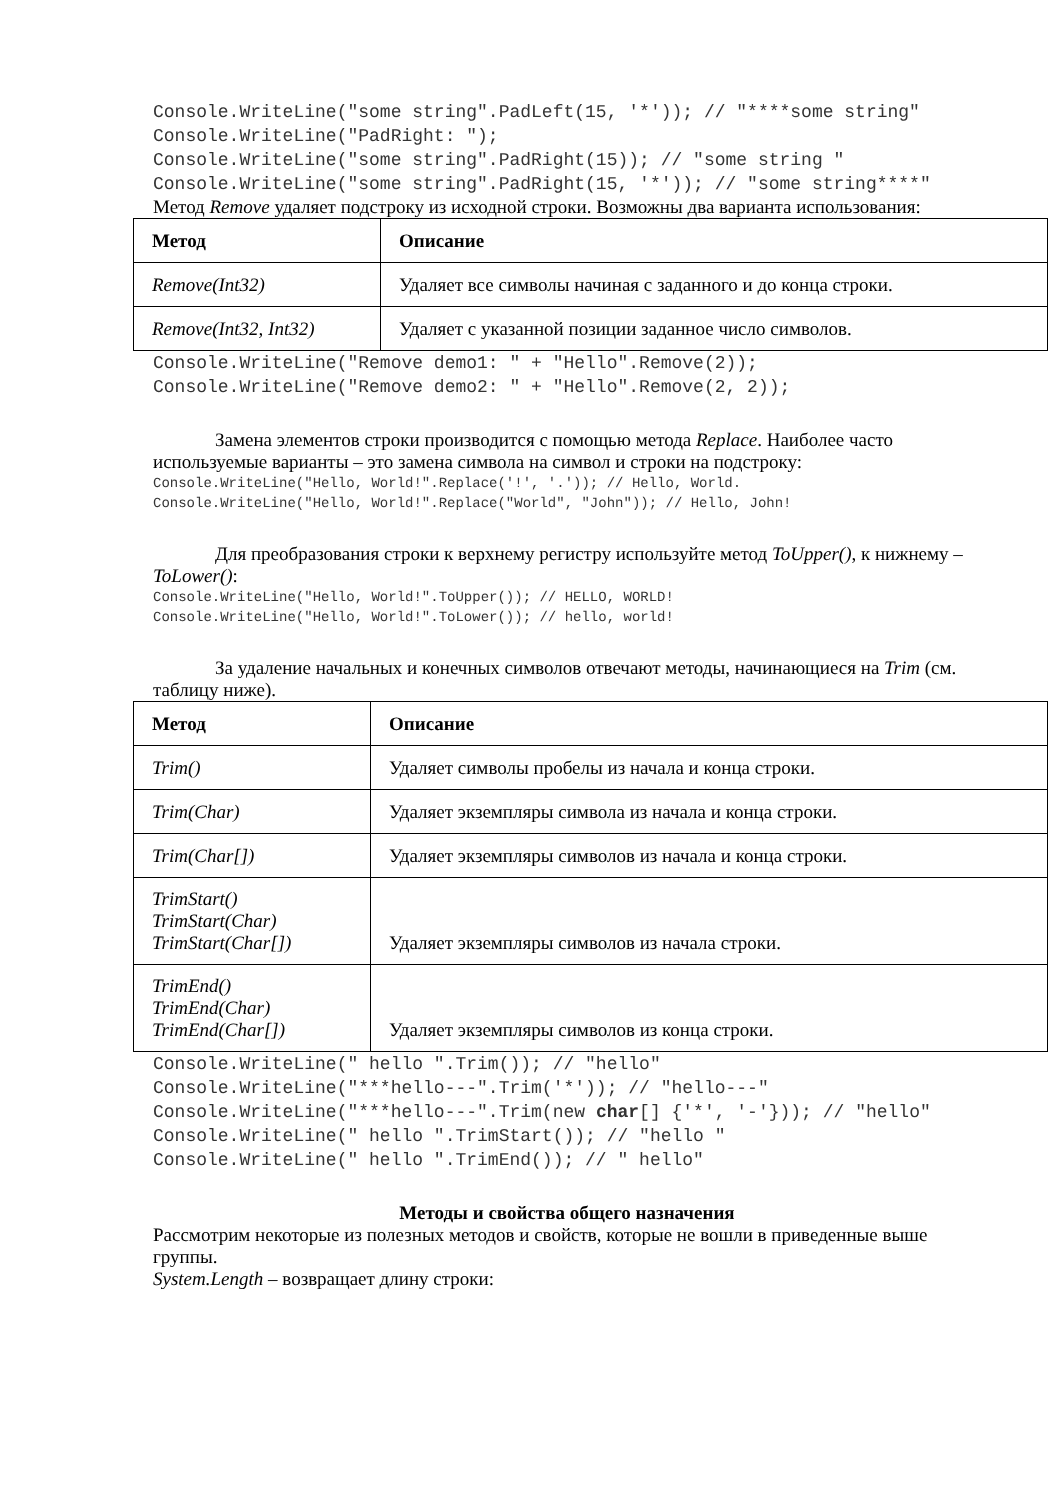Console.WriteLine("some string".PadLeft(15, '*')); // "****some string" Console.WriteLine("PadRight: "); Console.WriteLine("some string".PadRight(15)); // "some string " Console.WriteLine("some string".PadRight(15, '*')); // "some string****"
Метод Remove удаляет подстроку из исходной строки. Возможны два варианта использования:
| Метод | Описание |
| --- | --- |
| Remove(Int32) | Удаляет все символы начиная с заданного и до конца строки. |
| Remove(Int32, Int32) | Удаляет с указанной позиции заданное число символов. |
Console.WriteLine("Remove demo1: " + "Hello".Remove(2)); Console.WriteLine("Remove demo2: " + "Hello".Remove(2, 2));
Замена элементов строки производится с помощью метода Replace. Наиболее часто используемые варианты – это замена символа на символ и строки на подстроку:
Console.WriteLine("Hello, World!".Replace('!', '.')); // Hello, World. Console.WriteLine("Hello, World!".Replace("World", "John")); // Hello, John!
Для преобразования строки к верхнему регистру используйте метод ToUpper(), к нижнему – ToLower():
Console.WriteLine("Hello, World!".ToUpper()); // HELLO, WORLD! Console.WriteLine("Hello, World!".ToLower()); // hello, world!
За удаление начальных и конечных символов отвечают методы, начинающиеся на Trim (см. таблицу ниже).
| Метод | Описание |
| --- | --- |
| Trim() | Удаляет символы пробелы из начала и конца строки. |
| Trim(Char) | Удаляет экземпляры символа из начала и конца строки. |
| Trim(Char[]) | Удаляет экземпляры символов из начала и конца строки. |
| TrimStart() TrimStart(Char) TrimStart(Char[]) | Удаляет экземпляры символов из начала строки. |
| TrimEnd() TrimEnd(Char) TrimEnd(Char[]) | Удаляет экземпляры символов из конца строки. |
Console.WriteLine(" hello ".Trim()); // "hello" Console.WriteLine("***hello---".Trim('*')); // "hello---" Console.WriteLine("***hello---".Trim(new char[] {'*', '-'})); // "hello" Console.WriteLine(" hello ".TrimStart()); // "hello " Console.WriteLine(" hello ".TrimEnd()); // " hello"
Методы и свойства общего назначения
Рассмотрим некоторые из полезных методов и свойств, которые не вошли в приведенные выше группы.
System.Length – возвращает длину строки: